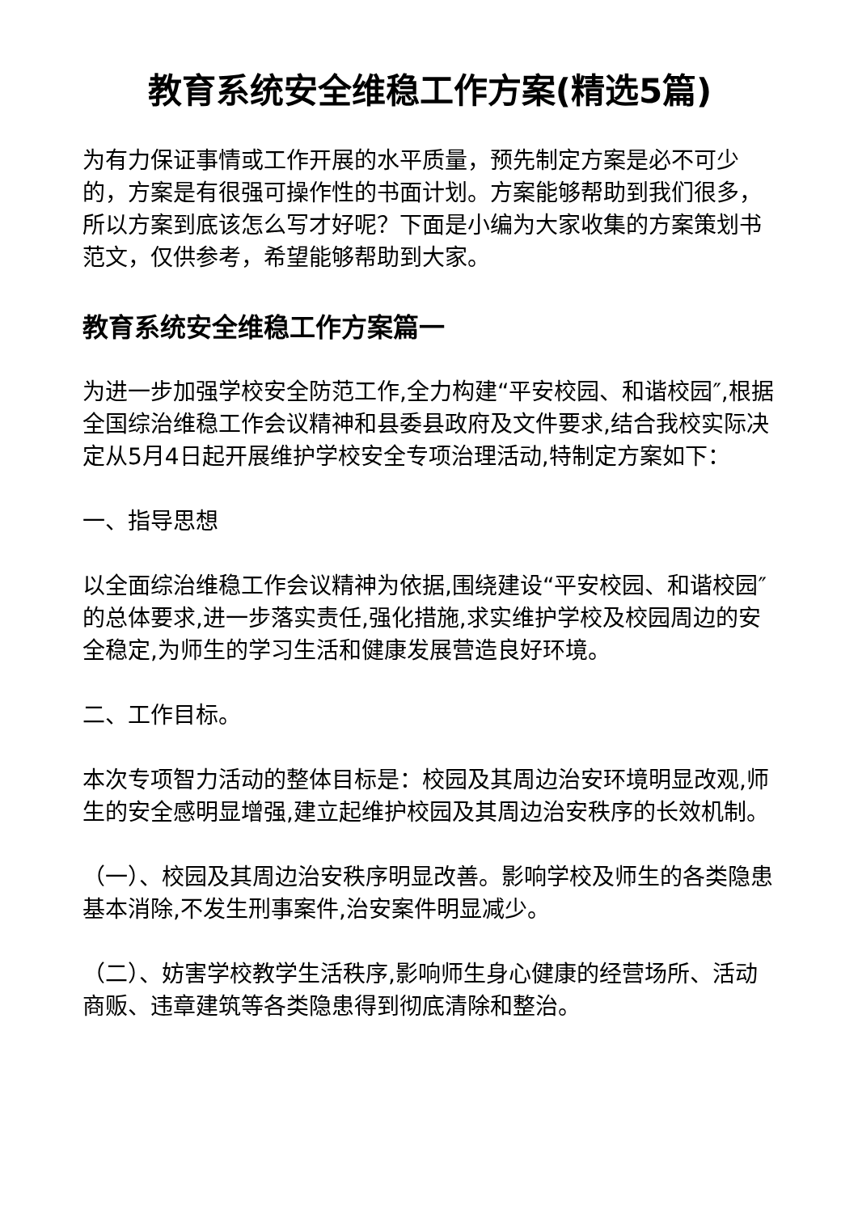教育系统安全维稳工作方案(精选5篇)
为有力保证事情或工作开展的水平质量，预先制定方案是必不可少的，方案是有很强可操作性的书面计划。方案能够帮助到我们很多，所以方案到底该怎么写才好呢？下面是小编为大家收集的方案策划书范文，仅供参考，希望能够帮助到大家。
教育系统安全维稳工作方案篇一
为进一步加强学校安全防范工作,全力构建“平安校园、和谐校园″,根据全国综治维稳工作会议精神和县委县政府及文件要求,结合我校实际决定从5月4日起开展维护学校安全专项治理活动,特制定方案如下：
一、指导思想
以全面综治维稳工作会议精神为依据,围绕建设“平安校园、和谐校园″的总体要求,进一步落实责任,强化措施,求实维护学校及校园周边的安全稳定,为师生的学习生活和健康发展营造良好环境。
二、工作目标。
本次专项智力活动的整体目标是：校园及其周边治安环境明显改观,师生的安全感明显增强,建立起维护校园及其周边治安秩序的长效机制。
（一）、校园及其周边治安秩序明显改善。影响学校及师生的各类隐患基本消除,不发生刑事案件,治安案件明显减少。
（二）、妨害学校教学生活秩序,影响师生身心健康的经营场所、活动商贩、违章建筑等各类隐患得到彻底清除和整治。